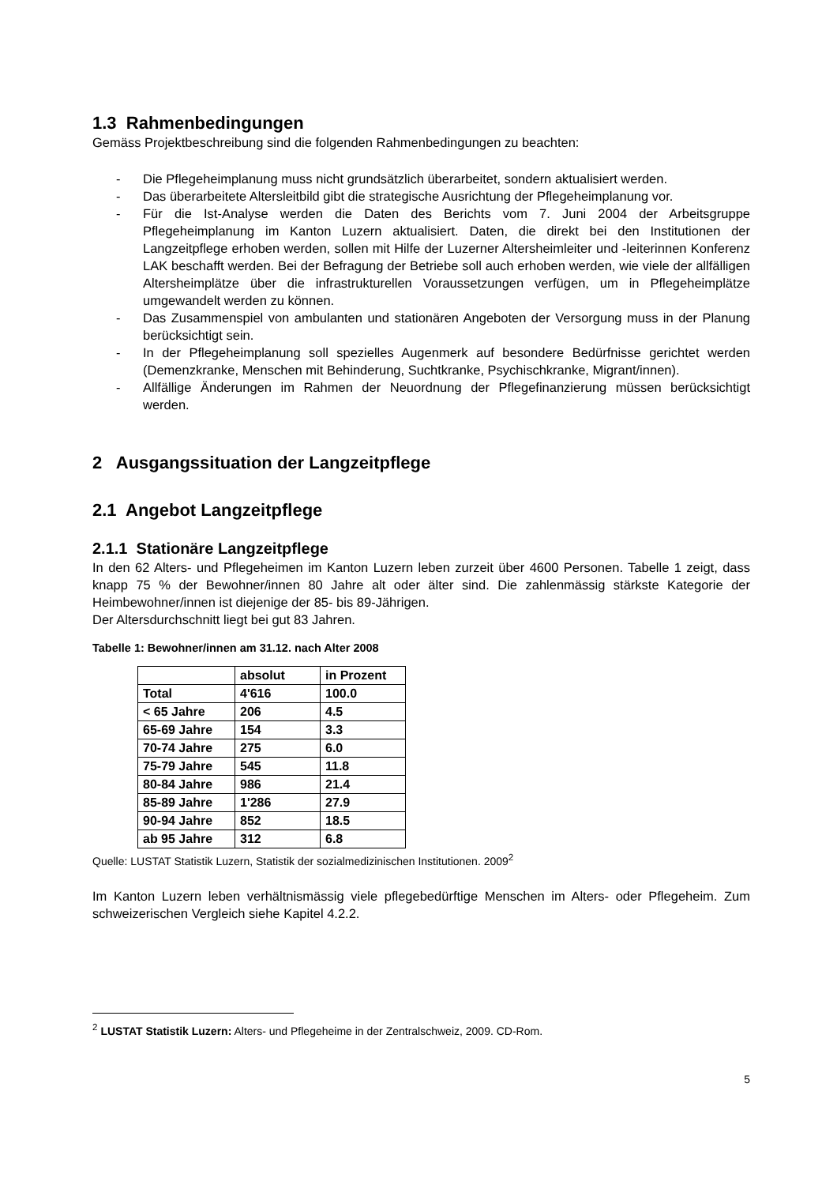1.3 Rahmenbedingungen
Gemäss Projektbeschreibung sind die folgenden Rahmenbedingungen zu beachten:
- Die Pflegeheimplanung muss nicht grundsätzlich überarbeitet, sondern aktualisiert werden.
- Das überarbeitete Altersleitbild gibt die strategische Ausrichtung der Pflegeheimplanung vor.
- Für die Ist-Analyse werden die Daten des Berichts vom 7. Juni 2004 der Arbeitsgruppe Pflegeheimplanung im Kanton Luzern aktualisiert. Daten, die direkt bei den Institutionen der Langzeitpflege erhoben werden, sollen mit Hilfe der Luzerner Altersheimleiter und -leiterinnen Konferenz LAK beschafft werden. Bei der Befragung der Betriebe soll auch erhoben werden, wie viele der allfälligen Altersheimplätze über die infrastrukturellen Voraussetzungen verfügen, um in Pflegeheimplätze umgewandelt werden zu können.
- Das Zusammenspiel von ambulanten und stationären Angeboten der Versorgung muss in der Planung berücksichtigt sein.
- In der Pflegeheimplanung soll spezielles Augenmerk auf besondere Bedürfnisse gerichtet werden (Demenzkranke, Menschen mit Behinderung, Suchtkranke, Psychischkranke, Migrant/innen).
- Allfällige Änderungen im Rahmen der Neuordnung der Pflegefinanzierung müssen berücksichtigt werden.
2 Ausgangssituation der Langzeitpflege
2.1 Angebot Langzeitpflege
2.1.1 Stationäre Langzeitpflege
In den 62 Alters- und Pflegeheimen im Kanton Luzern leben zurzeit über 4600 Personen. Tabelle 1 zeigt, dass knapp 75 % der Bewohner/innen 80 Jahre alt oder älter sind. Die zahlenmässig stärkste Kategorie der Heimbewohner/innen ist diejenige der 85- bis 89-Jährigen.
Der Altersdurchschnitt liegt bei gut 83 Jahren.
Tabelle 1: Bewohner/innen am 31.12. nach Alter 2008
| | absolut | in Prozent |
| --- | --- | --- |
| Total | 4'616 | 100.0 |
| < 65 Jahre | 206 | 4.5 |
| 65-69 Jahre | 154 | 3.3 |
| 70-74 Jahre | 275 | 6.0 |
| 75-79 Jahre | 545 | 11.8 |
| 80-84 Jahre | 986 | 21.4 |
| 85-89 Jahre | 1'286 | 27.9 |
| 90-94 Jahre | 852 | 18.5 |
| ab 95 Jahre | 312 | 6.8 |
Quelle: LUSTAT Statistik Luzern, Statistik der sozialmedizinischen Institutionen. 2009<sup>2</sup>
Im Kanton Luzern leben verhältnismässig viele pflegebedürftige Menschen im Alters- oder Pflegeheim. Zum schweizerischen Vergleich siehe Kapitel 4.2.2.
<sup>2</sup> LUSTAT Statistik Luzern: Alters- und Pflegeheime in der Zentralschweiz, 2009. CD-Rom.
5